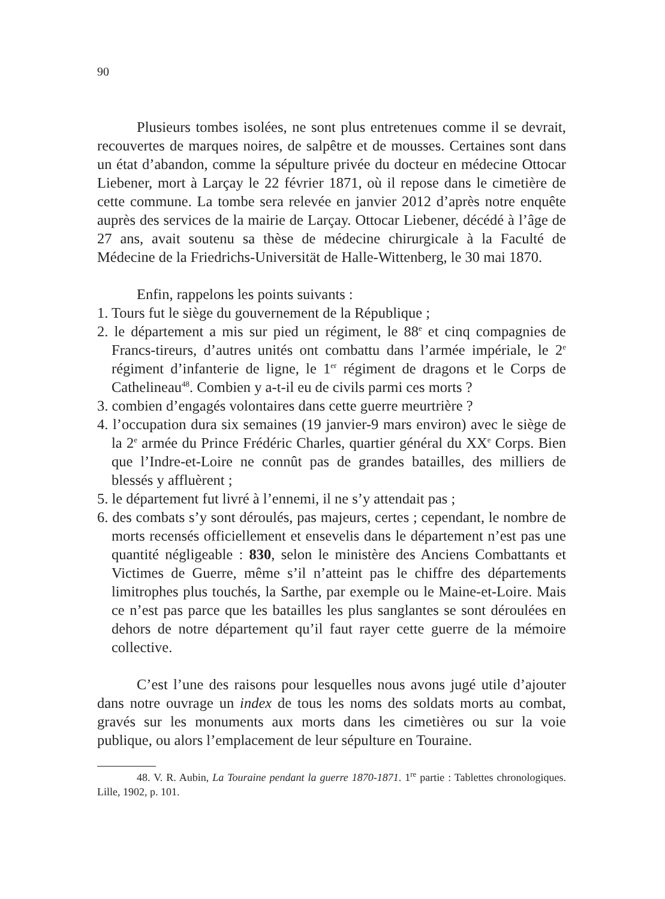90
Plusieurs tombes isolées, ne sont plus entretenues comme il se devrait, recouvertes de marques noires, de salpêtre et de mousses. Certaines sont dans un état d’abandon, comme la sépulture privée du docteur en médecine Ottocar Liebener, mort à Larçay le 22 février 1871, où il repose dans le cimetière de cette commune. La tombe sera relevée en janvier 2012 d’après notre enquête auprès des services de la mairie de Larçay. Ottocar Liebener, décédé à l’âge de 27 ans, avait soutenu sa thèse de médecine chirurgicale à la Faculté de Médecine de la Friedrichs-Universität de Halle-Wittenberg, le 30 mai 1870.
Enfin, rappelons les points suivants :
1. Tours fut le siège du gouvernement de la République ;
2. le département a mis sur pied un régiment, le 88<sup>e</sup> et cinq compagnies de Francs-tireurs, d’autres unités ont combattu dans l’armée impériale, le 2<sup>e</sup> régiment d’infanterie de ligne, le 1<sup>er</sup> régiment de dragons et le Corps de Cathelineau<sup>48</sup>. Combien y a-t-il eu de civils parmi ces morts ?
3. combien d’engagés volontaires dans cette guerre meurtrière ?
4. l’occupation dura six semaines (19 janvier-9 mars environ) avec le siège de la 2<sup>e</sup> armée du Prince Frédéric Charles, quartier général du XX<sup>e</sup> Corps. Bien que l’Indre-et-Loire ne connût pas de grandes batailles, des milliers de blessés y affluèrent ;
5. le département fut livré à l’ennemi, il ne s’y attendait pas ;
6. des combats s’y sont déroulés, pas majeurs, certes ; cependant, le nombre de morts recensés officiellement et ensevelis dans le département n’est pas une quantité négligeable : 830, selon le ministère des Anciens Combattants et Victimes de Guerre, même s’il n’atteint pas le chiffre des départements limitrophes plus touchés, la Sarthe, par exemple ou le Maine-et-Loire. Mais ce n’est pas parce que les batailles les plus sanglantes se sont déroulées en dehors de notre département qu’il faut rayer cette guerre de la mémoire collective.
C’est l’une des raisons pour lesquelles nous avons jugé utile d’ajouter dans notre ouvrage un index de tous les noms des soldats morts au combat, gravés sur les monuments aux morts dans les cimetières ou sur la voie publique, ou alors l’emplacement de leur sépulture en Touraine.
48. V. R. Aubin, La Touraine pendant la guerre 1870-1871. 1<sup>re</sup> partie : Tablettes chronologiques. Lille, 1902, p. 101.